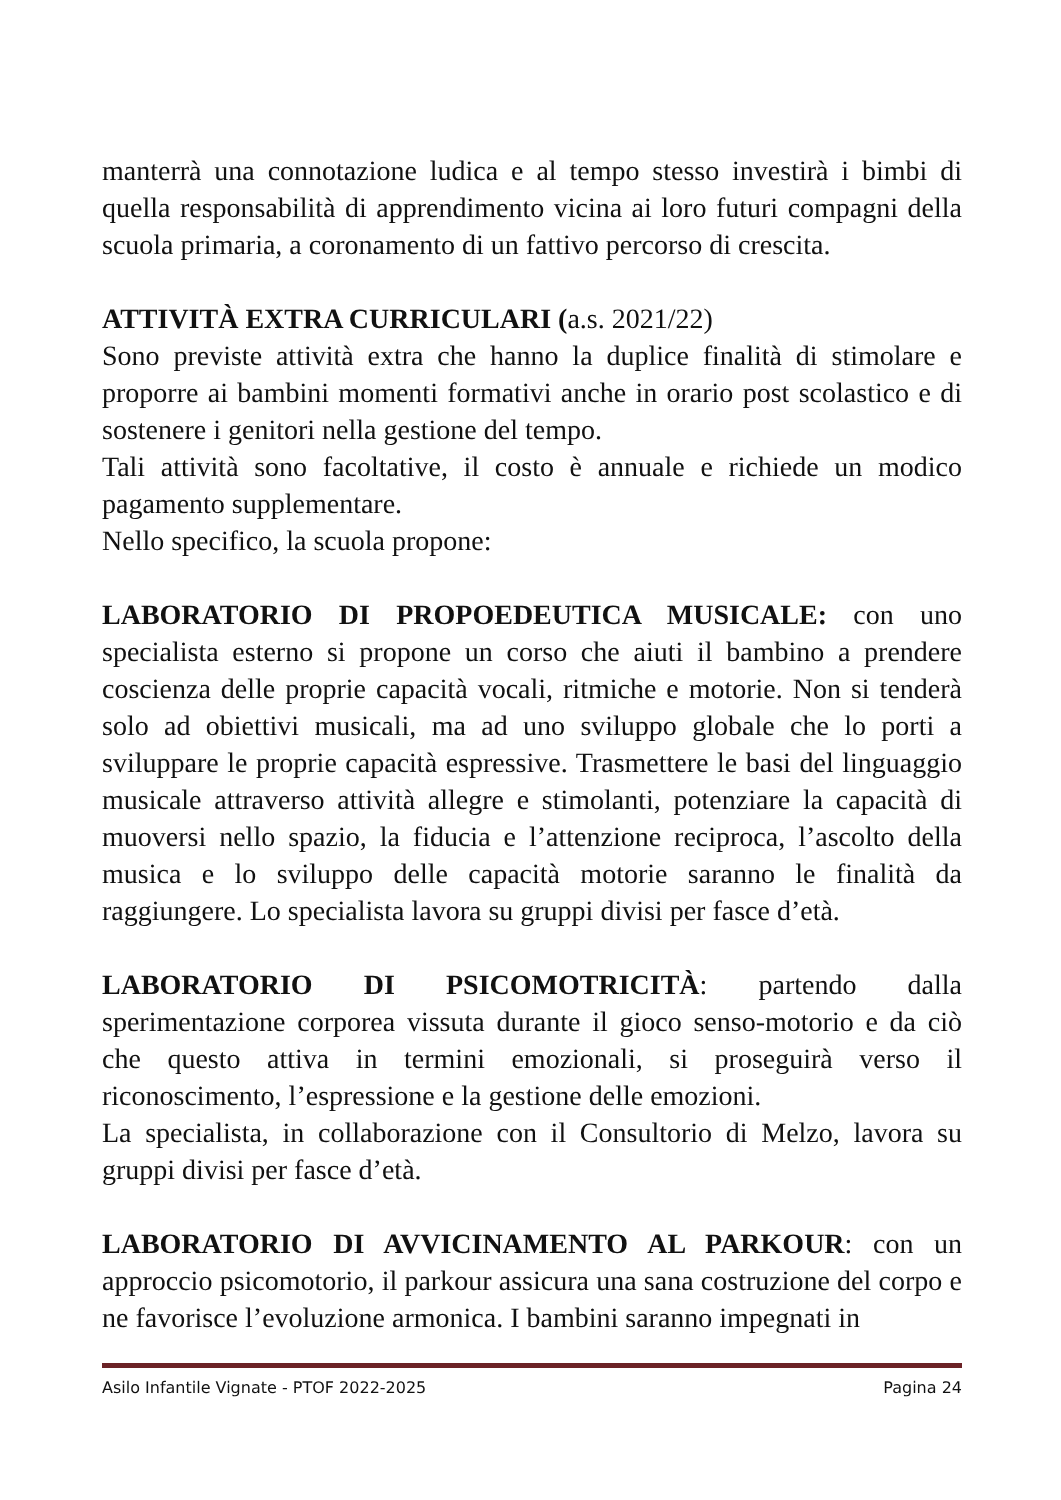manterrà una connotazione ludica e al tempo stesso investirà i bimbi di quella responsabilità di apprendimento vicina ai loro futuri compagni della scuola primaria, a coronamento di un fattivo percorso di crescita.
ATTIVITÀ EXTRA CURRICULARI (a.s. 2021/22)
Sono previste attività extra che hanno la duplice finalità di stimolare e proporre ai bambini momenti formativi anche in orario post scolastico e di sostenere i genitori nella gestione del tempo.
Tali attività sono facoltative, il costo è annuale e richiede un modico pagamento supplementare.
Nello specifico, la scuola propone:
LABORATORIO DI PROPOEDEUTICA MUSICALE: con uno specialista esterno si propone un corso che aiuti il bambino a prendere coscienza delle proprie capacità vocali, ritmiche e motorie. Non si tenderà solo ad obiettivi musicali, ma ad uno sviluppo globale che lo porti a sviluppare le proprie capacità espressive. Trasmettere le basi del linguaggio musicale attraverso attività allegre e stimolanti, potenziare la capacità di muoversi nello spazio, la fiducia e l’attenzione reciproca, l’ascolto della musica e lo sviluppo delle capacità motorie saranno le finalità da raggiungere. Lo specialista lavora su gruppi divisi per fasce d’età.
LABORATORIO DI PSICOMOTRICITÀ: partendo dalla sperimentazione corporea vissuta durante il gioco senso-motorio e da ciò che questo attiva in termini emozionali, si proseguirà verso il riconoscimento, l’espressione e la gestione delle emozioni.
La specialista, in collaborazione con il Consultorio di Melzo, lavora su gruppi divisi per fasce d’età.
LABORATORIO DI AVVICINAMENTO AL PARKOUR: con un approccio psicomotorio, il parkour assicura una sana costruzione del corpo e ne favorisce l’evoluzione armonica. I bambini saranno impegnati in
Asilo Infantile Vignate - PTOF 2022-2025 Pagina 24